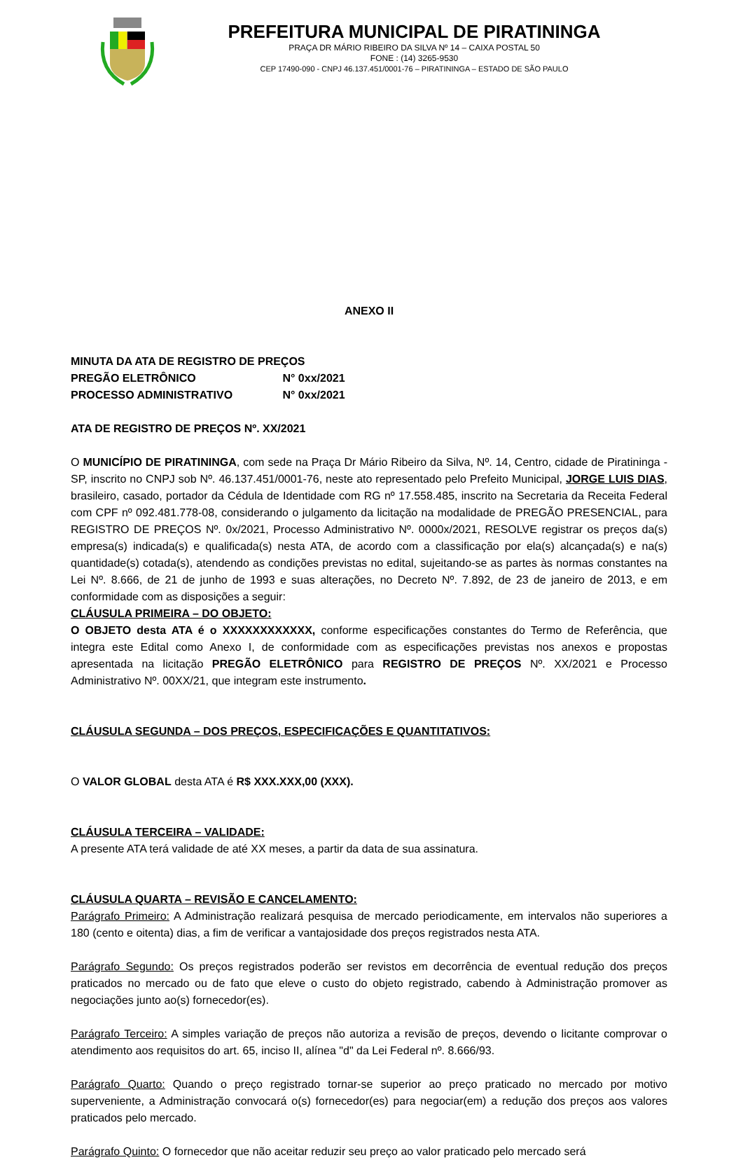PREFEITURA MUNICIPAL DE PIRATININGA
PRAÇA DR MÁRIO RIBEIRO DA SILVA Nº 14 – CAIXA POSTAL 50
FONE : (14) 3265-9530
CEP 17490-090 - CNPJ 46.137.451/0001-76 – PIRATININGA – ESTADO DE SÃO PAULO
ANEXO II
MINUTA DA ATA DE REGISTRO DE PREÇOS
PREGÃO ELETRÔNICO N° 0xx/2021
PROCESSO ADMINISTRATIVO N° 0xx/2021
ATA DE REGISTRO DE PREÇOS Nº. XX/2021
O MUNICÍPIO DE PIRATININGA, com sede na Praça Dr Mário Ribeiro da Silva, Nº. 14, Centro, cidade de Piratininga - SP, inscrito no CNPJ sob Nº. 46.137.451/0001-76, neste ato representado pelo Prefeito Municipal, JORGE LUIS DIAS, brasileiro, casado, portador da Cédula de Identidade com RG nº 17.558.485, inscrito na Secretaria da Receita Federal com CPF nº 092.481.778-08, considerando o julgamento da licitação na modalidade de PREGÃO PRESENCIAL, para REGISTRO DE PREÇOS Nº. 0x/2021, Processo Administrativo Nº. 0000x/2021, RESOLVE registrar os preços da(s) empresa(s) indicada(s) e qualificada(s) nesta ATA, de acordo com a classificação por ela(s) alcançada(s) e na(s) quantidade(s) cotada(s), atendendo as condições previstas no edital, sujeitando-se as partes às normas constantes na Lei Nº. 8.666, de 21 de junho de 1993 e suas alterações, no Decreto Nº. 7.892, de 23 de janeiro de 2013, e em conformidade com as disposições a seguir:
CLÁUSULA PRIMEIRA – DO OBJETO:
O OBJETO desta ATA é o XXXXXXXXXXXX, conforme especificações constantes do Termo de Referência, que integra este Edital como Anexo I, de conformidade com as especificações previstas nos anexos e propostas apresentada na licitação PREGÃO ELETRÔNICO para REGISTRO DE PREÇOS Nº. XX/2021 e Processo Administrativo Nº. 00XX/21, que integram este instrumento.
CLÁUSULA SEGUNDA – DOS PREÇOS, ESPECIFICAÇÕES E QUANTITATIVOS:
O VALOR GLOBAL desta ATA é R$ XXX.XXX,00 (XXX).
CLÁUSULA TERCEIRA – VALIDADE:
A presente ATA terá validade de até XX meses, a partir da data de sua assinatura.
CLÁUSULA QUARTA – REVISÃO E CANCELAMENTO:
Parágrafo Primeiro: A Administração realizará pesquisa de mercado periodicamente, em intervalos não superiores a 180 (cento e oitenta) dias, a fim de verificar a vantajosidade dos preços registrados nesta ATA.
Parágrafo Segundo: Os preços registrados poderão ser revistos em decorrência de eventual redução dos preços praticados no mercado ou de fato que eleve o custo do objeto registrado, cabendo à Administração promover as negociações junto ao(s) fornecedor(es).
Parágrafo Terceiro: A simples variação de preços não autoriza a revisão de preços, devendo o licitante comprovar o atendimento aos requisitos do art. 65, inciso II, alínea "d" da Lei Federal nº. 8.666/93.
Parágrafo Quarto: Quando o preço registrado tornar-se superior ao preço praticado no mercado por motivo superveniente, a Administração convocará o(s) fornecedor(es) para negociar(em) a redução dos preços aos valores praticados pelo mercado.
Parágrafo Quinto: O fornecedor que não aceitar reduzir seu preço ao valor praticado pelo mercado será